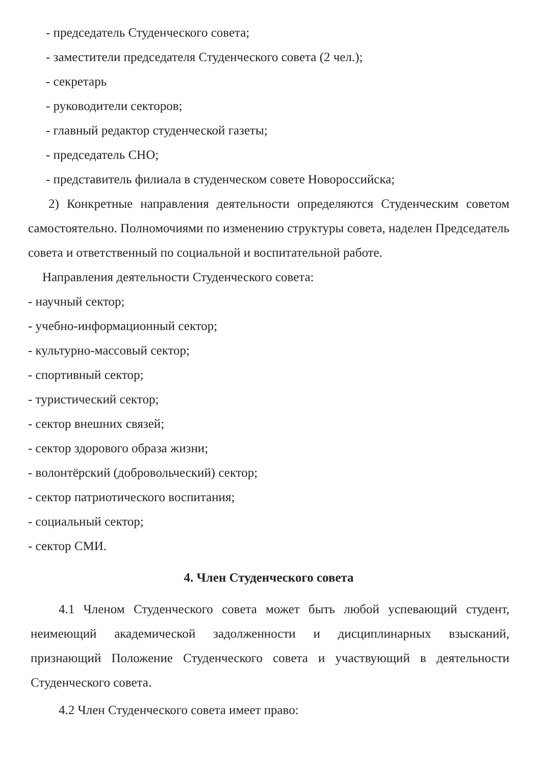- председатель Студенческого совета;
- заместители председателя Студенческого совета (2 чел.);
- секретарь
- руководители секторов;
- главный редактор студенческой газеты;
- председатель СНО;
- представитель филиала в студенческом совете Новороссийска;
2) Конкретные направления деятельности определяются Студенческим советом самостоятельно. Полномочиями по изменению структуры совета, наделен Председатель совета и ответственный по социальной и воспитательной работе.
Направления деятельности Студенческого совета:
- научный сектор;
- учебно-информационный сектор;
- культурно-массовый сектор;
- спортивный сектор;
- туристический сектор;
- сектор внешних связей;
- сектор здорового образа жизни;
- волонтёрский (добровольческий) сектор;
- сектор патриотического воспитания;
- социальный сектор;
- сектор СМИ.
4. Член Студенческого совета
4.1 Членом Студенческого совета может быть любой успевающий студент, неимеющий академической задолженности и дисциплинарных взысканий, признающий Положение Студенческого совета и участвующий в деятельности Студенческого совета.
4.2 Член Студенческого совета имеет право: